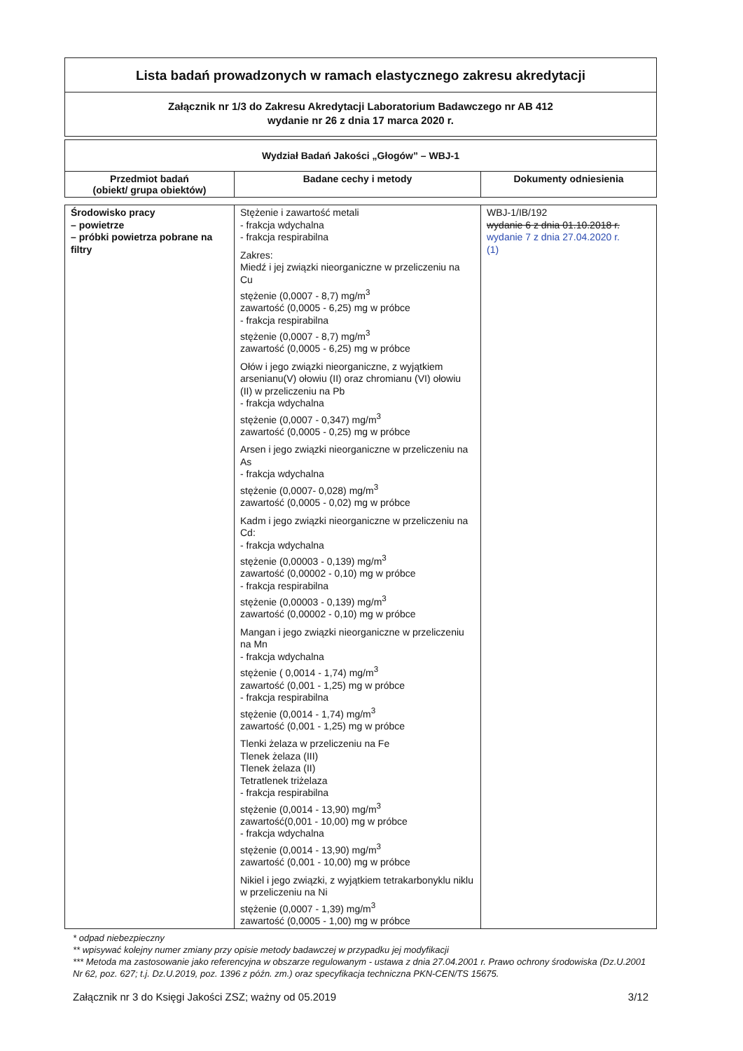Lista badań prowadzonych w ramach elastycznego zakresu akredytacji
Załącznik nr 1/3 do Zakresu Akredytacji Laboratorium Badawczego nr AB 412
wydanie nr 26 z dnia 17 marca 2020 r.
| Wydział Badań Jakości „Głogów” – WBJ-1 | | |
| Przedmiot badań (obiekt/ grupa obiektów) | Badane cechy i metody | Dokumenty odniesienia |
| Środowisko pracy – powietrze – próbki powietrza pobrane na filtry | Stężenie i zawartość metali - frakcja wdychalna - frakcja respirabilna Zakres: Miedź i jej związki nieorganiczne w przeliczeniu na Cu stężenie (0,0007 - 8,7) mg/m<sup>3</sup> zawartość (0,0005 - 6,25) mg w próbce - frakcja respirabilna stężenie (0,0007 - 8,7) mg/m<sup>3</sup> zawartość (0,0005 - 6,25) mg w próbce Ołów i jego związki nieorganiczne, z wyjątkiem arsenianu(V) ołowiu (II) oraz chromianu (VI) ołowiu (II) w przeliczeniu na Pb - frakcja wdychalna stężenie (0,0007 - 0,347) mg/m<sup>3</sup> zawartość (0,0005 - 0,25) mg w próbce Arsen i jego związki nieorganiczne w przeliczeniu na As - frakcja wdychalna stężenie (0,0007- 0,028) mg/m<sup>3</sup> zawartość (0,0005 - 0,02) mg w próbce Kadm i jego związki nieorganiczne w przeliczeniu na Cd: - frakcja wdychalna stężenie (0,00003 - 0,139) mg/m<sup>3</sup> zawartość (0,00002 - 0,10) mg w próbce - frakcja respirabilna stężenie (0,00003 - 0,139) mg/m<sup>3</sup> zawartość (0,00002 - 0,10) mg w próbce Mangan i jego związki nieorganiczne w przeliczeniu na Mn - frakcja wdychalna stężenie ( 0,0014 - 1,74) mg/m<sup>3</sup> zawartość (0,001 - 1,25) mg w próbce - frakcja respirabilna stężenie (0,0014 - 1,74) mg/m<sup>3</sup> zawartość (0,001 - 1,25) mg w próbce Tlenki żelaza w przeliczeniu na Fe Tlenek żelaza (III) Tlenek żelaza (II) Tetratlenek triżelaza - frakcja respirabilna stężenie (0,0014 - 13,90) mg/m<sup>3</sup> zawartość(0,001 - 10,00) mg w próbce - frakcja wdychalna stężenie (0,0014 - 13,90) mg/m<sup>3</sup> zawartość (0,001 - 10,00) mg w próbce Nikiel i jego związki, z wyjątkiem tetrakarbonyklu niklu w przeliczeniu na Ni stężenie (0,0007 - 1,39) mg/m<sup>3</sup> zawartość (0,0005 - 1,00) mg w próbce | WBJ-1/IB/192 wydanie 6 z dnia 01.10.2018 r. wydanie 7 z dnia 27.04.2020 r. (1) |
* odpad niebezpieczny
** wpisywać kolejny numer zmiany przy opisie metody badawczej w przypadku jej modyfikacji
*** Metoda ma zastosowanie jako referencyjna w obszarze regulowanym - ustawa z dnia 27.04.2001 r. Prawo ochrony środowiska (Dz.U.2001 Nr 62, poz. 627; t.j. Dz.U.2019, poz. 1396 z późn. zm.) oraz specyfikacja techniczna PKN-CEN/TS 15675.
Załącznik nr 3 do Księgi Jakości ZSZ; ważny od 05.2019 3/12